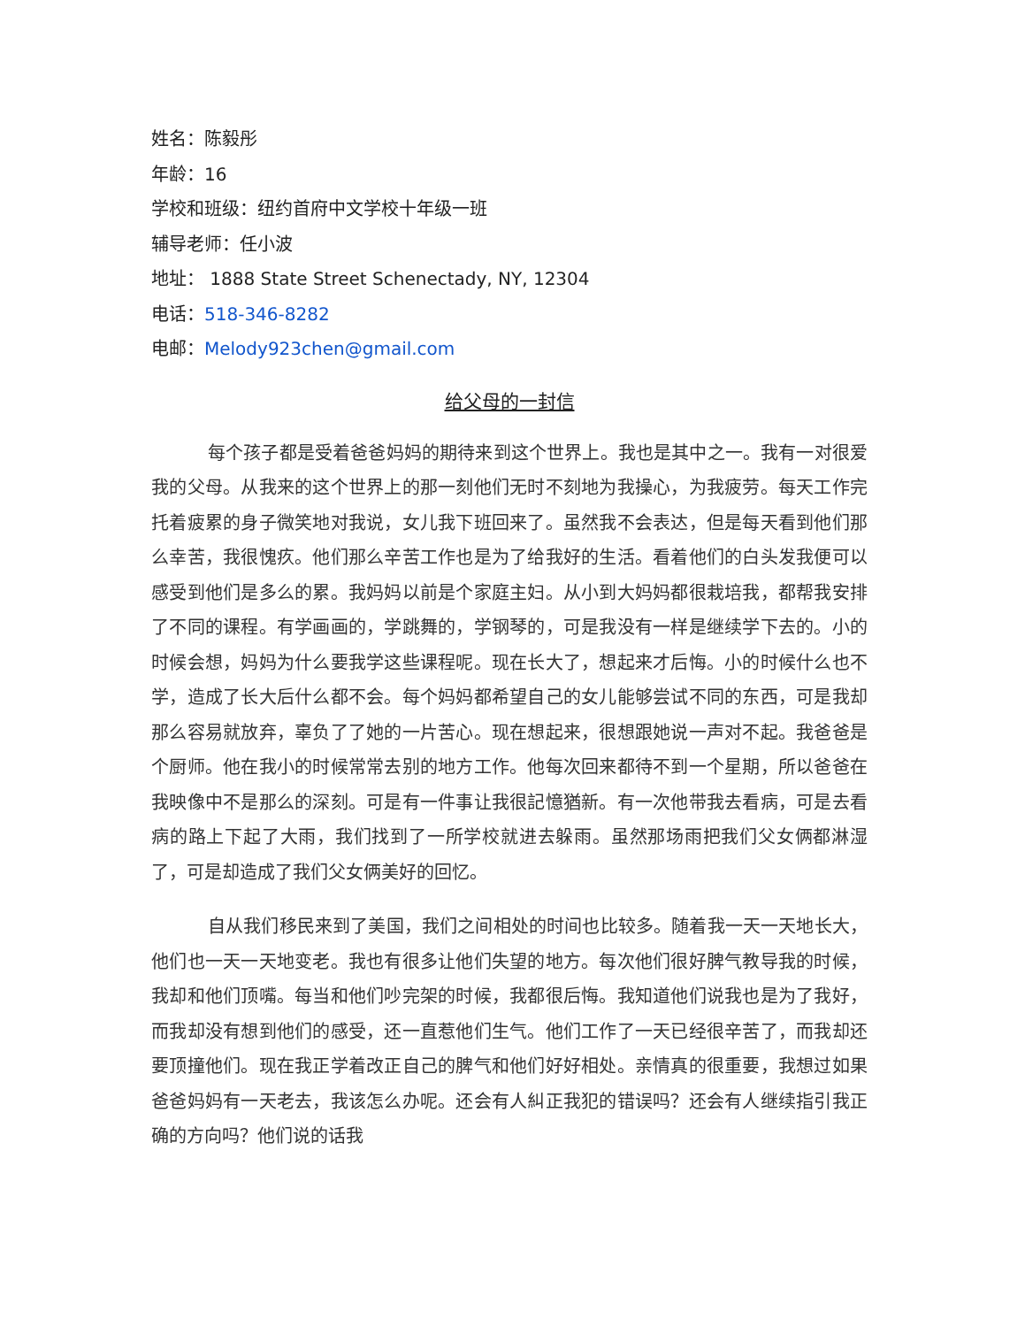姓名：陈毅彤
年龄：16
学校和班级：纽约首府中文学校十年级一班
辅导老师：任小波
地址： 1888 State Street Schenectady, NY, 12304
电话：518-346-8282
电邮：Melody923chen@gmail.com
给父母的一封信
每个孩子都是受着爸爸妈妈的期待来到这个世界上。我也是其中之一。我有一对很爱我的父母。从我来的这个世界上的那一刻他们无时不刻地为我操心，为我疲劳。每天工作完托着疲累的身子微笑地对我说，女儿我下班回来了。虽然我不会表达，但是每天看到他们那么幸苦，我很愧疚。他们那么辛苦工作也是为了给我好的生活。看着他们的白头发我便可以感受到他们是多么的累。我妈妈以前是个家庭主妇。从小到大妈妈都很栽培我，都帮我安排了不同的课程。有学画画的，学跳舞的，学钢琴的，可是我没有一样是继续学下去的。小的时候会想，妈妈为什么要我学这些课程呢。现在长大了，想起来才后悔。小的时候什么也不学，造成了长大后什么都不会。每个妈妈都希望自己的女儿能够尝试不同的东西，可是我却那么容易就放弃，辜负了了她的一片苦心。现在想起来，很想跟她说一声对不起。我爸爸是个厨师。他在我小的时候常常去别的地方工作。他每次回来都待不到一个星期，所以爸爸在我映像中不是那么的深刻。可是有一件事让我很記憶猶新。有一次他带我去看病，可是去看病的路上下起了大雨，我们找到了一所学校就进去躲雨。虽然那场雨把我们父女俩都淋湿了，可是却造成了我们父女俩美好的回忆。
自从我们移民来到了美国，我们之间相处的时间也比较多。随着我一天一天地长大，他们也一天一天地变老。我也有很多让他们失望的地方。每次他们很好脾气教导我的时候，我却和他们顶嘴。每当和他们吵完架的时候，我都很后悔。我知道他们说我也是为了我好，而我却没有想到他们的感受，还一直惹他们生气。他们工作了一天已经很辛苦了，而我却还要顶撞他们。现在我正学着改正自己的脾气和他们好好相处。亲情真的很重要，我想过如果爸爸妈妈有一天老去，我该怎么办呢。还会有人糾正我犯的错误吗？还会有人继续指引我正确的方向吗？他们说的话我